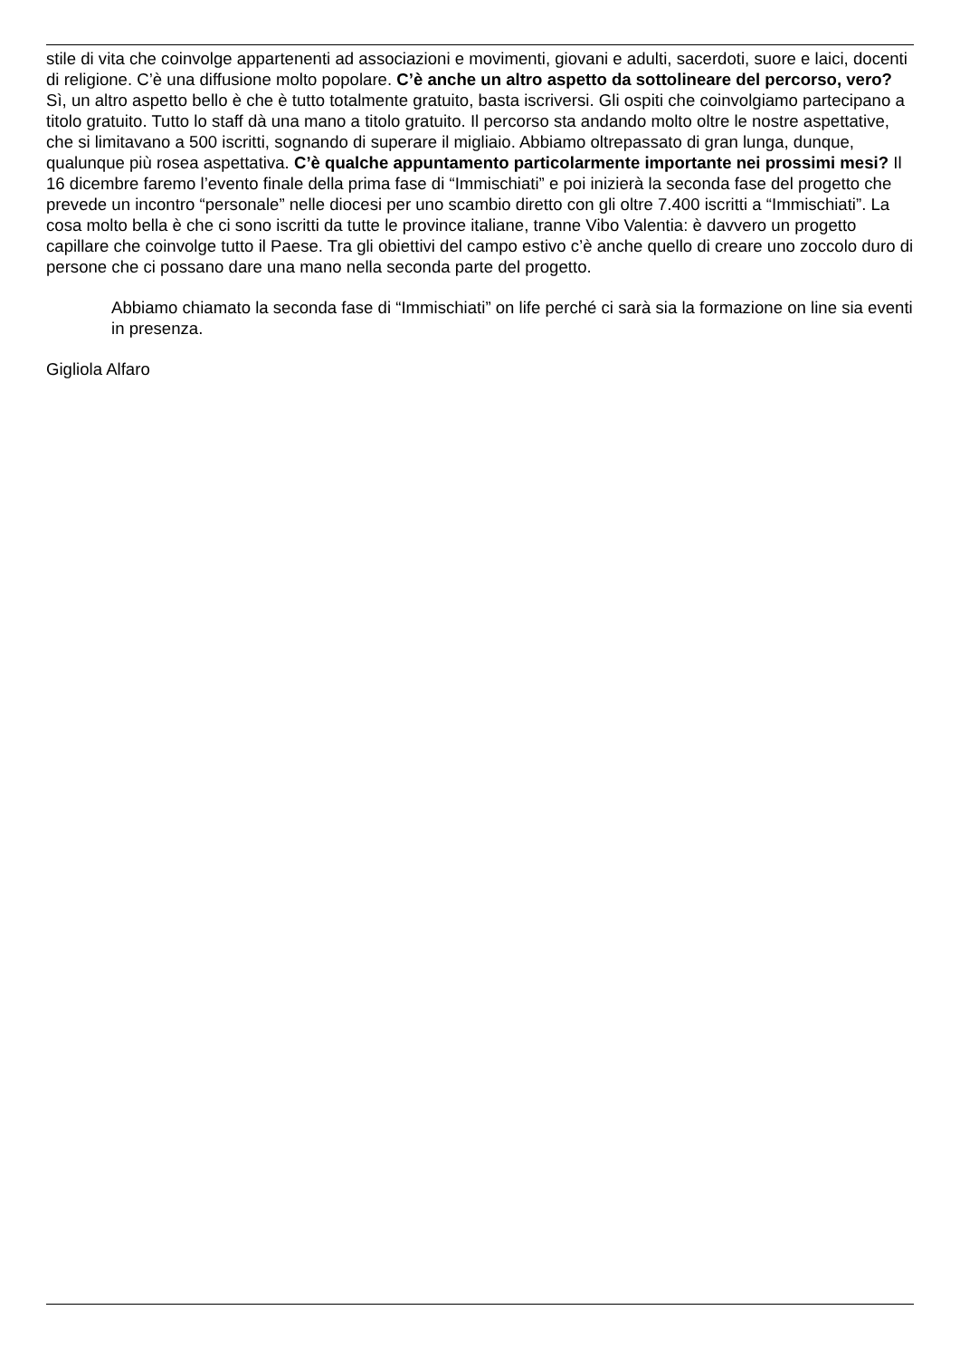stile di vita che coinvolge appartenenti ad associazioni e movimenti, giovani e adulti, sacerdoti, suore e laici, docenti di religione. C’è una diffusione molto popolare. C’è anche un altro aspetto da sottolineare del percorso, vero? Sì, un altro aspetto bello è che è tutto totalmente gratuito, basta iscriversi. Gli ospiti che coinvolgiamo partecipano a titolo gratuito. Tutto lo staff dà una mano a titolo gratuito. Il percorso sta andando molto oltre le nostre aspettative, che si limitavano a 500 iscritti, sognando di superare il migliaio. Abbiamo oltrepassato di gran lunga, dunque, qualunque più rosea aspettativa. C’è qualche appuntamento particolarmente importante nei prossimi mesi? Il 16 dicembre faremo l’evento finale della prima fase di “Immischiati” e poi inizierà la seconda fase del progetto che prevede un incontro “personale” nelle diocesi per uno scambio diretto con gli oltre 7.400 iscritti a “Immischiati”. La cosa molto bella è che ci sono iscritti da tutte le province italiane, tranne Vibo Valentia: è davvero un progetto capillare che coinvolge tutto il Paese. Tra gli obiettivi del campo estivo c’è anche quello di creare uno zoccolo duro di persone che ci possano dare una mano nella seconda parte del progetto.
Abbiamo chiamato la seconda fase di “Immischiati” on life perché ci sarà sia la formazione on line sia eventi in presenza.
Gigliola Alfaro